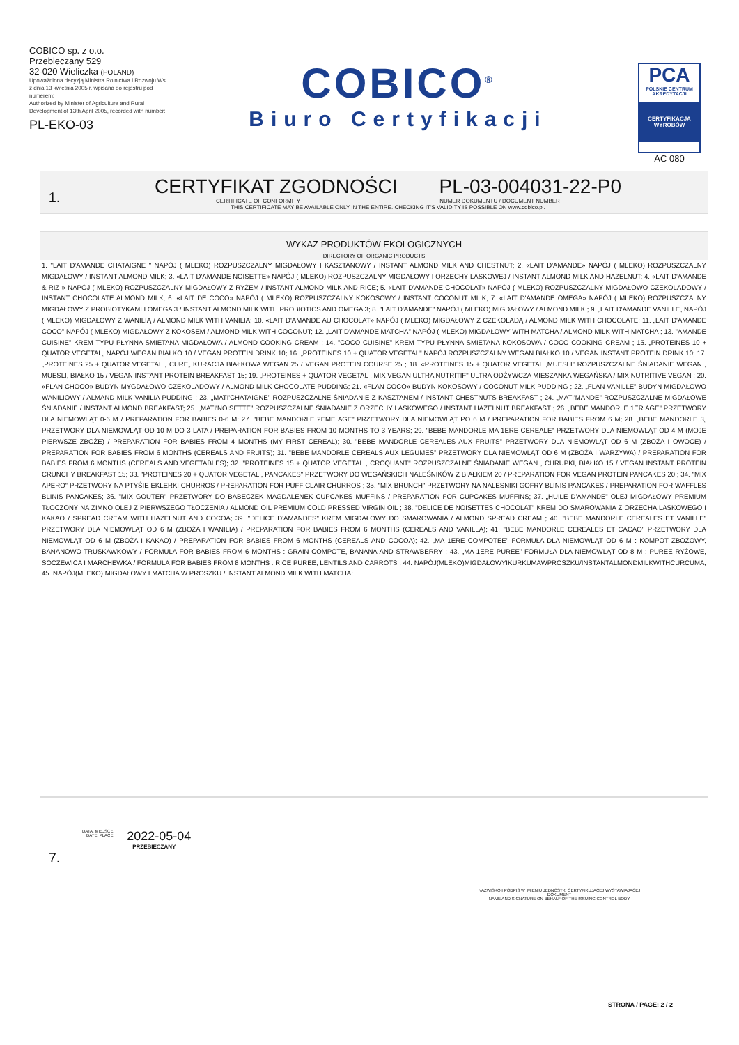COBICO sp. z o.o.
Przebieczany 529
32-020 Wieliczka (POLAND)
Upoważniona decyzją Ministra Rolnictwa i Rozwoju Wsi z dnia 13 kwietnia 2005 r. wpisana do rejestru pod numerem:
Authorized by Minister of Agriculture and Rural Development of 13th April 2005, recorded with number:
PL-EKO-03
COBICO<sup>®</sup>
Biuro Certyfikacji
PCA
POLSKIE CENTRUM AKREDYTACJI
CERTYFIKACJA WYROBÓW
AC 080
1.
CERTYFIKAT ZGODNOŚCI PL-03-004031-22-P0
CERTIFICATE OF CONFORMITY NUMER DOKUMENTU / DOCUMENT NUMBER
THIS CERTIFICATE MAY BE AVAILABLE ONLY IN THE ENTIRE. CHECKING IT'S VALIDITY IS POSSIBLE ON www.cobico.pl.
WYKAZ PRODUKTÓW EKOLOGICZNYCH
DIRECTORY OF ORGANIC PRODUCTS
1. "LAIT D'AMANDE CHATAIGNE " NAPÓJ ( MLEKO) ROZPUSZCZALNY MIGDAŁOWY I KASZTANOWY / INSTANT ALMOND MILK AND CHESTNUT; 2. «LAIT D'AMANDE» NAPÓJ ( MLEKO) ROZPUSZCZALNY MIGDAŁOWY / INSTANT ALMOND MILK; 3. «LAIT D'AMANDE NOISETTE» NAPÓJ ( MLEKO) ROZPUSZCZALNY MIGDAŁOWY I ORZECHY LASKOWEJ / INSTANT ALMOND MILK AND HAZELNUT; 4. «LAIT D'AMANDE & RIZ » NAPÓJ ( MLEKO) ROZPUSZCZALNY MIGDAŁOWY Z RYŻEM / INSTANT ALMOND MILK AND RICE; 5. «LAIT D'AMANDE CHOCOLAT» NAPÓJ ( MLEKO) ROZPUSZCZALNY MIGDAŁOWO CZEKOLADOWY / INSTANT CHOCOLATE ALMOND MILK; 6. «LAIT DE COCO» NAPÓJ ( MLEKO) ROZPUSZCZALNY KOKOSOWY / INSTANT COCONUT MILK; 7. «LAIT D'AMANDE OMEGA» NAPÓJ ( MLEKO) ROZPUSZCZALNY MIGDAŁOWY Z PROBIOTYKAMI I OMEGA 3 / INSTANT ALMOND MILK WITH PROBIOTICS AND OMEGA 3; 8. "LAIT D'AMANDE" NAPÓJ ( MLEKO) MIGDAŁOWY / ALMOND MILK ; 9. „LAIT D'AMANDE VANILLE„ NAPÓJ ( MLEKO) MIGDAŁOWY Z WANILIĄ / ALMOND MILK WITH VANILIA; 10. «LAIT D'AMANDE AU CHOCOLAT» NAPÓJ ( MLEKO) MIGDAŁOWY Z CZEKOLADĄ / ALMOND MILK WITH CHOCOLATE; 11. „LAIT D'AMANDE COCO" NAPÓJ ( MLEKO) MIGDAŁOWY Z KOKOSEM / ALMOND MILK WITH COCONUT; 12. „LAIT D'AMANDE MATCHA" NAPÓJ ( MLEKO) MIGDAŁOWY WITH MATCHA / ALMOND MILK WITH MATCHA ; 13. "AMANDE CUISINE" KREM TYPU PŁYNNA SMIETANA MIGDAŁOWA / ALMOND COOKING CREAM ; 14. "COCO CUISINE" KREM TYPU PŁYNNA SMIETANA KOKOSOWA / COCO COOKING CREAM ; 15. „PROTEINES 10 + QUATOR VEGETAL„ NAPÓJ WEGAN BIAŁKO 10 / VEGAN PROTEIN DRINK 10; 16. „PROTEINES 10 + QUATOR VEGETAL" NAPÓJ ROZPUSZCZALNY WEGAN BIAŁKO 10 / VEGAN INSTANT PROTEIN DRINK 10; 17. „PROTEINES 25 + QUATOR VEGETAL , CURE„ KURACJA BIAŁKOWA WEGAN 25 / VEGAN PROTEIN COURSE 25 ; 18. «PROTEINES 15 + QUATOR VEGETAL ,MUESLI" ROZPUSZCZALNE ŚNIADANIE WEGAN , MUESLI, BIAŁKO 15 / VEGAN INSTANT PROTEIN BREAKFAST 15; 19. „PROTEINES + QUATOR VEGETAL , MIX VEGAN ULTRA NUTRITIF" ULTRA ODŻYWCZA MIESZANKA WEGAŃSKA / MIX NUTRITIVE VEGAN ; 20. «FLAN CHOCO» BUDYN MYGDAŁOWO CZEKOLADOWY / ALMOND MILK CHOCOLATE PUDDING; 21. «FLAN COCO» BUDYN KOKOSOWY / COCONUT MILK PUDDING ; 22. „FLAN VANILLE" BUDYN MIGDAŁOWO WANILIOWY / ALMAND MILK VANILIA PUDDING ; 23. „MATI'CHATAIGNE" ROZPUSZCZALNE ŚNIADANIE Z KASZTANEM / INSTANT CHESTNUTS BREAKFAST ; 24. „MATI'MANDE" ROZPUSZCZALNE MIGDAŁOWE ŚNIADANIE / INSTANT ALMOND BREAKFAST; 25. „MATI'NOISETTE" ROZPUSZCZALNE ŚNIADANIE Z ORZECHY LASKOWEGO / INSTANT HAZELNUT BREAKFAST ; 26. „BEBE MANDORLE 1ER AGE" PRZETWORY DLA NIEMOWLĄT 0-6 M / PREPARATION FOR BABIES 0-6 M; 27. "BEBE MANDORLE 2EME AGE" PRZETWORY DLA NIEMOWLĄT PO 6 M / PREPARATION FOR BABIES FROM 6 M; 28. „BEBE MANDORLE 3„ PRZETWORY DLA NIEMOWLĄT OD 10 M DO 3 LATA / PREPARATION FOR BABIES FROM 10 MONTHS TO 3 YEARS; 29. "BEBE MANDORLE MA 1ERE CEREALE" PRZETWORY DLA NIEMOWLĄT OD 4 M (MOJE PIERWSZE ZBOŻE) / PREPARATION FOR BABIES FROM 4 MONTHS (MY FIRST CEREAL); 30. "BEBE MANDORLE CEREALES AUX FRUITS" PRZETWORY DLA NIEMOWLĄT OD 6 M (ZBOŻA I OWOCE) / PREPARATION FOR BABIES FROM 6 MONTHS (CEREALS AND FRUITS); 31. "BEBE MANDORLE CEREALS AUX LEGUMES" PRZETWORY DLA NIEMOWLĄT OD 6 M (ZBOŻA I WARZYWA) / PREPARATION FOR BABIES FROM 6 MONTHS (CEREALS AND VEGETABLES); 32. "PROTEINES 15 + QUATOR VEGETAL , CROQUANT" ROZPUSZCZALNE ŚNIADANIE WEGAN , CHRUPKI, BIAŁKO 15 / VEGAN INSTANT PROTEIN CRUNCHY BREAKFAST 15; 33. "PROTEINES 20 + QUATOR VEGETAL , PANCAKES" PRZETWORY DO WEGAŃSKICH NALEŚNIKÓW Z BIAŁKIEM 20 / PREPARATION FOR VEGAN PROTEIN PANCAKES 20 ; 34. "MIX APERO" PRZETWORY NA PTYŚIE EKLERKI CHURROS / PREPARATION FOR PUFF CLAIR CHURROS ; 35. "MIX BRUNCH" PRZETWORY NA NALESNIKI GOFRY BLINIS PANCAKES / PREPARATION FOR WAFFLES BLINIS PANCAKES; 36. "MIX GOUTER" PRZETWORY DO BABECZEK MAGDALENEK CUPCAKES MUFFINS / PREPARATION FOR CUPCAKES MUFFINS; 37. „HUILE D'AMANDE" OLEJ MIGDAŁOWY PREMIUM TŁOCZONY NA ZIMNO OLEJ Z PIERWSZEGO TŁOCZENIA / ALMOND OIL PREMIUM COLD PRESSED VIRGIN OIL ; 38. "DELICE DE NOISETTES CHOCOLAT" KREM DO SMAROWANIA Z ORZECHA LASKOWEGO I KAKAO / SPREAD CREAM WITH HAZELNUT AND COCOA; 39. "DELICE D'AMANDES" KREM MIGDAŁOWY DO SMAROWANIA / ALMOND SPREAD CREAM ; 40. "BEBE MANDORLE CEREALES ET VANILLE" PRZETWORY DLA NIEMOWLĄT OD 6 M (ZBOŻA I WANILIA) / PREPARATION FOR BABIES FROM 6 MONTHS (CEREALS AND VANILLA); 41. "BEBE MANDORLE CEREALES ET CACAO" PRZETWORY DLA NIEMOWLĄT OD 6 M (ZBOŻA I KAKAO) / PREPARATION FOR BABIES FROM 6 MONTHS (CEREALS AND COCOA); 42. „MA 1ERE COMPOTEE" FORMUŁA DLA NIEMOWLĄT OD 6 M : KOMPOT ZBOŻOWY, BANANOWO-TRUSKAWKOWY / FORMULA FOR BABIES FROM 6 MONTHS : GRAIN COMPOTE, BANANA AND STRAWBERRY ; 43. „MA 1ERE PUREE" FORMUŁA DLA NIEMOWLĄT OD 8 M : PUREE RYŻOWE, SOCZEWICA I MARCHEWKA / FORMULA FOR BABIES FROM 8 MONTHS : RICE PUREE, LENTILS AND CARROTS ; 44. NAPÓJ(MLEKO)MIGDAŁOWYIKURKUMAWPROSZKU/INSTANTALMONDMILKWITHCURCUMA; 45. NAPÓJ(MLEKO) MIGDAŁOWY I MATCHA W PROSZKU / INSTANT ALMOND MILK WITH MATCHA;
7.
DATA, MIEJSCE:
DATE, PLACE:
2022-05-04
PRZEBIECZANY
NAZWISKO I PODPIS W IMIENIU JEDNOSTKI CERTYFIKUJĄCEJ WYSTAWIAJĄCEJ DOKUMENT
NAME AND SIGNATURE ON BEHALF OF THE ISSUING CONTROL BODY
STRONA / PAGE: 2 / 2